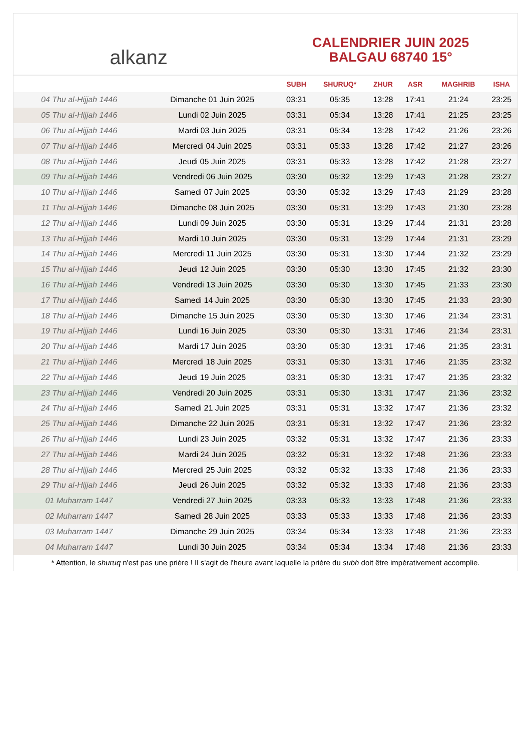alkanz
CALENDRIER JUIN 2025
BALGAU 68740 15°
| | | SUBH | SHURUQ* | ZHUR | ASR | MAGHRIB | ISHA |
| --- | --- | --- | --- | --- | --- | --- | --- |
| 04 Thu al-Hijjah 1446 | Dimanche 01 Juin 2025 | 03:31 | 05:35 | 13:28 | 17:41 | 21:24 | 23:25 |
| 05 Thu al-Hijjah 1446 | Lundi 02 Juin 2025 | 03:31 | 05:34 | 13:28 | 17:41 | 21:25 | 23:25 |
| 06 Thu al-Hijjah 1446 | Mardi 03 Juin 2025 | 03:31 | 05:34 | 13:28 | 17:42 | 21:26 | 23:26 |
| 07 Thu al-Hijjah 1446 | Mercredi 04 Juin 2025 | 03:31 | 05:33 | 13:28 | 17:42 | 21:27 | 23:26 |
| 08 Thu al-Hijjah 1446 | Jeudi 05 Juin 2025 | 03:31 | 05:33 | 13:28 | 17:42 | 21:28 | 23:27 |
| 09 Thu al-Hijjah 1446 | Vendredi 06 Juin 2025 | 03:30 | 05:32 | 13:29 | 17:43 | 21:28 | 23:27 |
| 10 Thu al-Hijjah 1446 | Samedi 07 Juin 2025 | 03:30 | 05:32 | 13:29 | 17:43 | 21:29 | 23:28 |
| 11 Thu al-Hijjah 1446 | Dimanche 08 Juin 2025 | 03:30 | 05:31 | 13:29 | 17:43 | 21:30 | 23:28 |
| 12 Thu al-Hijjah 1446 | Lundi 09 Juin 2025 | 03:30 | 05:31 | 13:29 | 17:44 | 21:31 | 23:28 |
| 13 Thu al-Hijjah 1446 | Mardi 10 Juin 2025 | 03:30 | 05:31 | 13:29 | 17:44 | 21:31 | 23:29 |
| 14 Thu al-Hijjah 1446 | Mercredi 11 Juin 2025 | 03:30 | 05:31 | 13:30 | 17:44 | 21:32 | 23:29 |
| 15 Thu al-Hijjah 1446 | Jeudi 12 Juin 2025 | 03:30 | 05:30 | 13:30 | 17:45 | 21:32 | 23:30 |
| 16 Thu al-Hijjah 1446 | Vendredi 13 Juin 2025 | 03:30 | 05:30 | 13:30 | 17:45 | 21:33 | 23:30 |
| 17 Thu al-Hijjah 1446 | Samedi 14 Juin 2025 | 03:30 | 05:30 | 13:30 | 17:45 | 21:33 | 23:30 |
| 18 Thu al-Hijjah 1446 | Dimanche 15 Juin 2025 | 03:30 | 05:30 | 13:30 | 17:46 | 21:34 | 23:31 |
| 19 Thu al-Hijjah 1446 | Lundi 16 Juin 2025 | 03:30 | 05:30 | 13:31 | 17:46 | 21:34 | 23:31 |
| 20 Thu al-Hijjah 1446 | Mardi 17 Juin 2025 | 03:30 | 05:30 | 13:31 | 17:46 | 21:35 | 23:31 |
| 21 Thu al-Hijjah 1446 | Mercredi 18 Juin 2025 | 03:31 | 05:30 | 13:31 | 17:46 | 21:35 | 23:32 |
| 22 Thu al-Hijjah 1446 | Jeudi 19 Juin 2025 | 03:31 | 05:30 | 13:31 | 17:47 | 21:35 | 23:32 |
| 23 Thu al-Hijjah 1446 | Vendredi 20 Juin 2025 | 03:31 | 05:30 | 13:31 | 17:47 | 21:36 | 23:32 |
| 24 Thu al-Hijjah 1446 | Samedi 21 Juin 2025 | 03:31 | 05:31 | 13:32 | 17:47 | 21:36 | 23:32 |
| 25 Thu al-Hijjah 1446 | Dimanche 22 Juin 2025 | 03:31 | 05:31 | 13:32 | 17:47 | 21:36 | 23:32 |
| 26 Thu al-Hijjah 1446 | Lundi 23 Juin 2025 | 03:32 | 05:31 | 13:32 | 17:47 | 21:36 | 23:33 |
| 27 Thu al-Hijjah 1446 | Mardi 24 Juin 2025 | 03:32 | 05:31 | 13:32 | 17:48 | 21:36 | 23:33 |
| 28 Thu al-Hijjah 1446 | Mercredi 25 Juin 2025 | 03:32 | 05:32 | 13:33 | 17:48 | 21:36 | 23:33 |
| 29 Thu al-Hijjah 1446 | Jeudi 26 Juin 2025 | 03:32 | 05:32 | 13:33 | 17:48 | 21:36 | 23:33 |
| 01 Muharram 1447 | Vendredi 27 Juin 2025 | 03:33 | 05:33 | 13:33 | 17:48 | 21:36 | 23:33 |
| 02 Muharram 1447 | Samedi 28 Juin 2025 | 03:33 | 05:33 | 13:33 | 17:48 | 21:36 | 23:33 |
| 03 Muharram 1447 | Dimanche 29 Juin 2025 | 03:34 | 05:34 | 13:33 | 17:48 | 21:36 | 23:33 |
| 04 Muharram 1447 | Lundi 30 Juin 2025 | 03:34 | 05:34 | 13:34 | 17:48 | 21:36 | 23:33 |
* Attention, le shuruq n'est pas une prière ! Il s'agit de l'heure avant laquelle la prière du subh doit être impérativement accomplie.